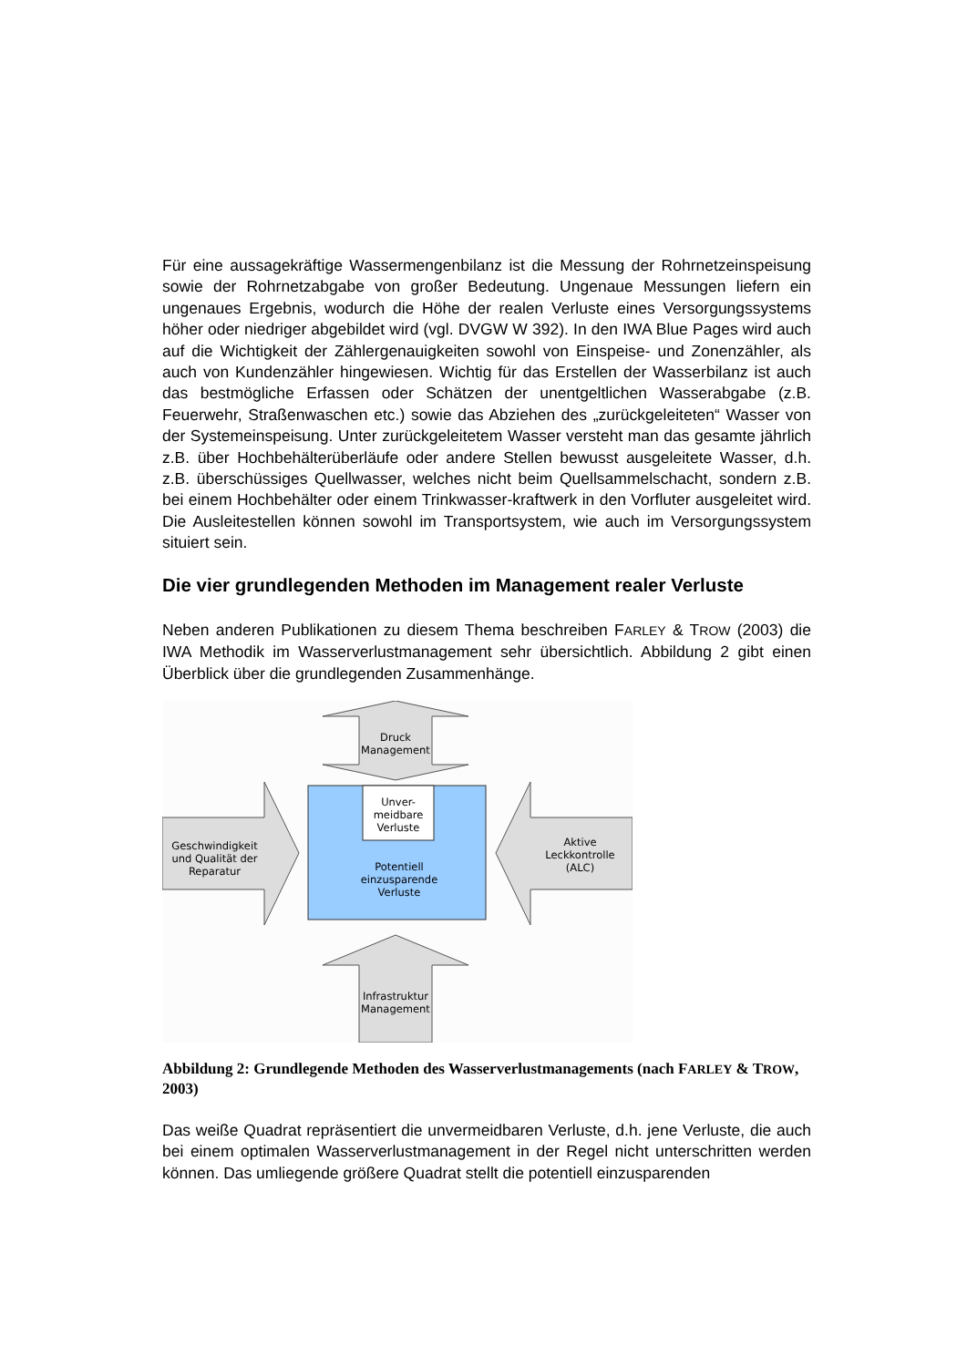Für eine aussagekräftige Wassermengenbilanz ist die Messung der Rohrnetzeinspeisung sowie der Rohrnetzabgabe von großer Bedeutung. Ungenaue Messungen liefern ein ungenaues Ergebnis, wodurch die Höhe der realen Verluste eines Versorgungssystems höher oder niedriger abgebildet wird (vgl. DVGW W 392). In den IWA Blue Pages wird auch auf die Wichtigkeit der Zählergenauigkeiten sowohl von Einspeise- und Zonenzähler, als auch von Kundenzähler hingewiesen. Wichtig für das Erstellen der Wasserbilanz ist auch das bestmögliche Erfassen oder Schätzen der unentgeltlichen Wasserabgabe (z.B. Feuerwehr, Straßenwaschen etc.) sowie das Abziehen des „zurückgeleiteten“ Wasser von der Systemeinspeisung. Unter zurückgeleitetem Wasser versteht man das gesamte jährlich z.B. über Hochbehälterüberläufe oder andere Stellen bewusst ausgeleitete Wasser, d.h. z.B. überschüssiges Quellwasser, welches nicht beim Quellsammelschacht, sondern z.B. bei einem Hochbehälter oder einem Trinkwasser-kraftwerk in den Vorfluter ausgeleitet wird. Die Ausleitestellen können sowohl im Transportsystem, wie auch im Versorgungssystem situiert sein.
Die vier grundlegenden Methoden im Management realer Verluste
Neben anderen Publikationen zu diesem Thema beschreiben FARLEY & TROW (2003) die IWA Methodik im Wasserverlustmanagement sehr übersichtlich. Abbildung 2 gibt einen Überblick über die grundlegenden Zusammenhänge.
Druck
Management
Unver-
meidbare
Verluste
Potentiell
einzusparende
Verluste
Geschwindigkeit
und Qualität der
Reparatur
Aktive
Leckkontrolle
(ALC)
Infrastruktur
Management
Abbildung 2: Grundlegende Methoden des Wasserverlustmanagements (nach FARLEY & TROW, 2003)
Das weiße Quadrat repräsentiert die unvermeidbaren Verluste, d.h. jene Verluste, die auch bei einem optimalen Wasserverlustmanagement in der Regel nicht unterschritten werden können. Das umliegende größere Quadrat stellt die potentiell einzusparenden